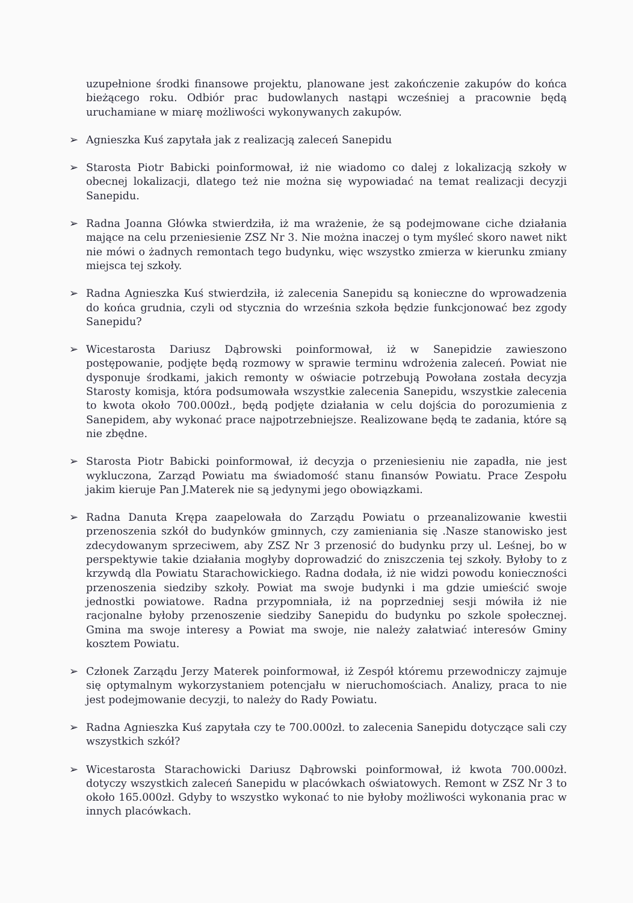uzupełnione środki finansowe projektu, planowane jest zakończenie zakupów do końca bieżącego roku. Odbiór prac budowlanych nastąpi wcześniej a pracownie będą uruchamiane w miarę możliwości wykonywanych zakupów.
➢ Agnieszka Kuś zapytała jak z realizacją zaleceń Sanepidu
➢ Starosta Piotr Babicki poinformował, iż nie wiadomo co dalej z lokalizacją szkoły w obecnej lokalizacji, dlatego też nie można się wypowiadać na temat realizacji decyzji Sanepidu.
➢ Radna Joanna Główka stwierdziła, iż ma wrażenie, że są podejmowane ciche działania mające na celu przeniesienie ZSZ Nr 3. Nie można inaczej o tym myśleć skoro nawet nikt nie mówi o żadnych remontach tego budynku, więc wszystko zmierza w kierunku zmiany miejsca tej szkoły.
➢ Radna Agnieszka Kuś stwierdziła, iż zalecenia Sanepidu są konieczne do wprowadzenia do końca grudnia, czyli od stycznia do września szkoła będzie funkcjonować bez zgody Sanepidu?
➢ Wicestarosta Dariusz Dąbrowski poinformował, iż w Sanepidzie zawieszono postępowanie, podjęte będą rozmowy w sprawie terminu wdrożenia zaleceń. Powiat nie dysponuje środkami, jakich remonty w oświacie potrzebują Powołana została decyzja Starosty komisja, która podsumowała wszystkie zalecenia Sanepidu, wszystkie zalecenia to kwota około 700.000zł., będą podjęte działania w celu dojścia do porozumienia z Sanepidem, aby wykonać prace najpotrzebniejsze. Realizowane będą te zadania, które są nie zbędne.
➢ Starosta Piotr Babicki poinformował, iż decyzja o przeniesieniu nie zapadła, nie jest wykluczona, Zarząd Powiatu ma świadomość stanu finansów Powiatu. Prace Zespołu jakim kieruje Pan J.Materek nie są jedynymi jego obowiązkami.
➢ Radna Danuta Krępa zaapelowała do Zarządu Powiatu o przeanalizowanie kwestii przenoszenia szkół do budynków gminnych, czy zamieniania się .Nasze stanowisko jest zdecydowanym sprzeciwem, aby ZSZ Nr 3 przenosić do budynku przy ul. Leśnej, bo w perspektywie takie działania mogłyby doprowadzić do zniszczenia tej szkoły. Byłoby to z krzywdą dla Powiatu Starachowickiego. Radna dodała, iż nie widzi powodu konieczności przenoszenia siedziby szkoły. Powiat ma swoje budynki i ma gdzie umieścić swoje jednostki powiatowe. Radna przypomniała, iż na poprzedniej sesji mówiła iż nie racjonalne byłoby przenoszenie siedziby Sanepidu do budynku po szkole społecznej. Gmina ma swoje interesy a Powiat ma swoje, nie należy załatwiać interesów Gminy kosztem Powiatu.
➢ Członek Zarządu Jerzy Materek poinformował, iż Zespół któremu przewodniczy zajmuje się optymalnym wykorzystaniem potencjału w nieruchomościach. Analizy, praca to nie jest podejmowanie decyzji, to należy do Rady Powiatu.
➢ Radna Agnieszka Kuś zapytała czy te 700.000zł. to zalecenia Sanepidu dotyczące sali czy wszystkich szkół?
➢ Wicestarosta Starachowicki Dariusz Dąbrowski poinformował, iż kwota 700.000zł. dotyczy wszystkich zaleceń Sanepidu w placówkach oświatowych. Remont w ZSZ Nr 3 to około 165.000zł. Gdyby to wszystko wykonać to nie byłoby możliwości wykonania prac w innych placówkach.